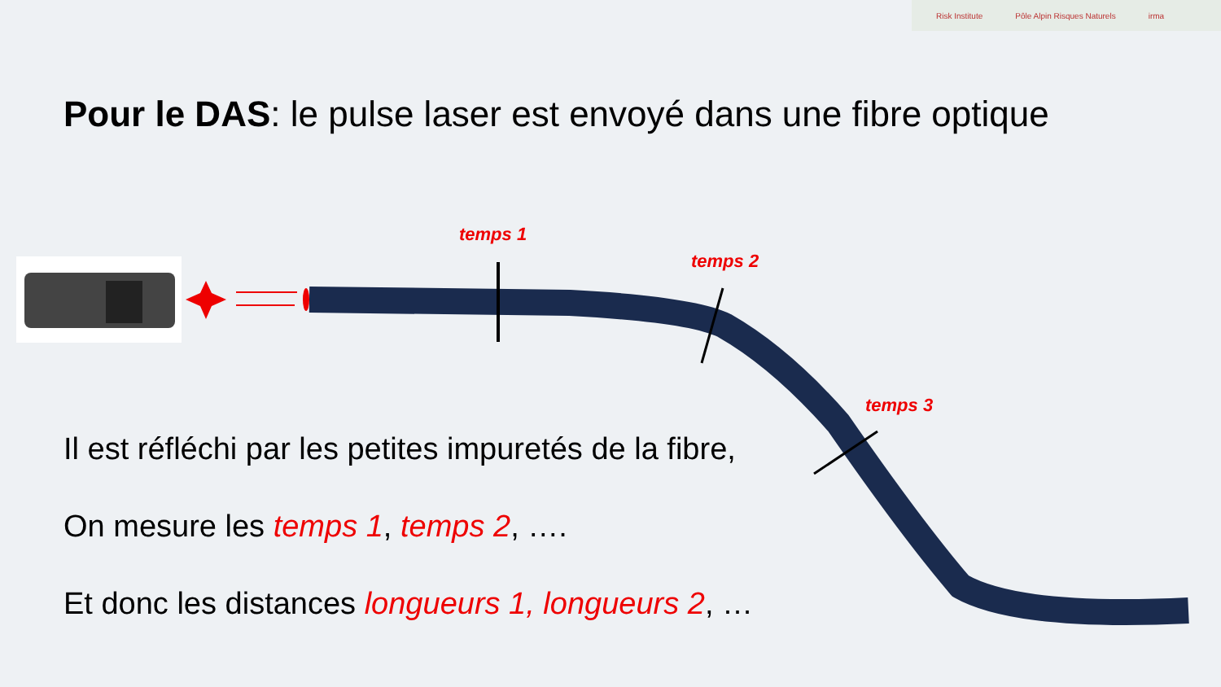Risk Institute Pôle Alpin Risques Naturels irma
Pour le DAS: le pulse laser est envoyé dans une fibre optique
temps 1
temps 2
temps 3
Il est réfléchi par les petites impuretés de la fibre,
On mesure les temps 1, temps 2, ….
Et donc les distances longueurs 1, longueurs 2, …